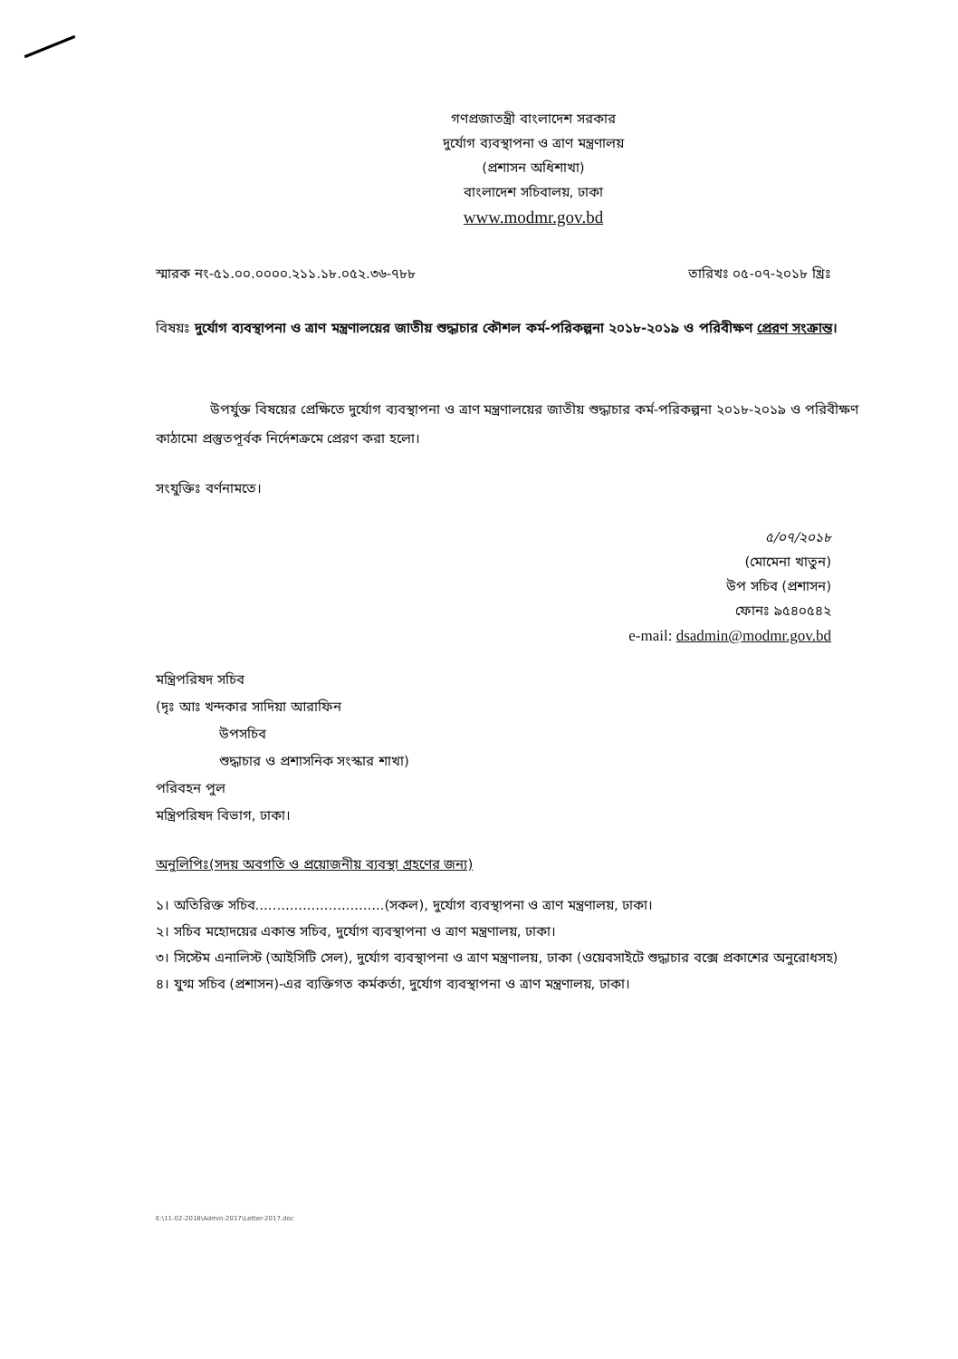গণপ্রজাতন্ত্রী বাংলাদেশ সরকার
দুর্যোগ ব্যবস্থাপনা ও ত্রাণ মন্ত্রণালয়
(প্রশাসন অধিশাখা)
বাংলাদেশ সচিবালয়, ঢাকা
www.modmr.gov.bd
স্মারক নং-৫১.০০.০০০০.২১১.১৮.০৫২.৩৬-৭৮৮ তারিখঃ ০৫-০৭-২০১৮ খ্রিঃ
বিষয়ঃ দুর্যোগ ব্যবস্থাপনা ও ত্রাণ মন্ত্রণালয়ের জাতীয় শুদ্ধাচার কৌশল কর্ম-পরিকল্পনা ২০১৮-২০১৯ ও পরিবীক্ষণ প্রেরণ সংক্রান্ত।
উপর্যুক্ত বিষয়ের প্রেক্ষিতে দুর্যোগ ব্যবস্থাপনা ও ত্রাণ মন্ত্রণালয়ের জাতীয় শুদ্ধাচার কর্ম-পরিকল্পনা ২০১৮-২০১৯ ও পরিবীক্ষণ কাঠামো প্রস্তুতপূর্বক নির্দেশক্রমে প্রেরণ করা হলো।
সংযুক্তিঃ বর্ণনামতে।
৫/০৭/২০১৮
(মোমেনা খাতুন)
উপ সচিব (প্রশাসন)
ফোনঃ ৯৫৪০৫৪২
e-mail: dsadmin@modmr.gov.bd
মন্ত্রিপরিষদ সচিব
(দৃঃ আঃ খন্দকার সাদিয়া আরাফিন
উপসচিব
শুদ্ধাচার ও প্রশাসনিক সংস্কার শাখা)
পরিবহন পুল
মন্ত্রিপরিষদ বিভাগ, ঢাকা।
অনুলিপিঃ(সদয় অবগতি ও প্রয়োজনীয় ব্যবস্থা গ্রহণের জন্য)
১। অতিরিক্ত সচিব..............................(সকল), দুর্যোগ ব্যবস্থাপনা ও ত্রাণ মন্ত্রণালয়, ঢাকা।
২। সচিব মহোদয়ের একান্ত সচিব, দুর্যোগ ব্যবস্থাপনা ও ত্রাণ মন্ত্রণালয়, ঢাকা।
৩। সিস্টেম এনালিস্ট (আইসিটি সেল), দুর্যোগ ব্যবস্থাপনা ও ত্রাণ মন্ত্রণালয়, ঢাকা (ওয়েবসাইটে শুদ্ধাচার বক্সে প্রকাশের অনুরোধসহ)
৪। যুগ্ম সচিব (প্রশাসন)-এর ব্যক্তিগত কর্মকর্তা, দুর্যোগ ব্যবস্থাপনা ও ত্রাণ মন্ত্রণালয়, ঢাকা।
E:\11-02-2018\Admin-2017\Letter-2017.doc